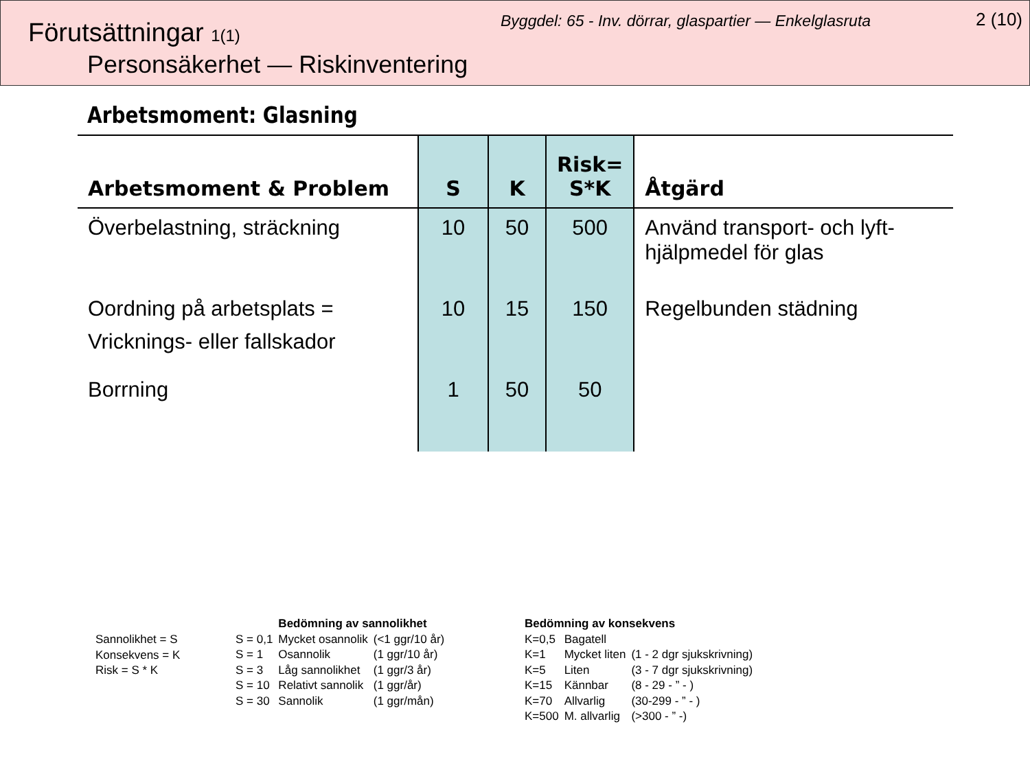Förutsättningar 1(1)
Byggdel: 65 - Inv. dörrar, glaspartier — Enkelglasruta
2 (10)
Personsäkerhet — Riskinventering
Arbetsmoment: Glasning
| Arbetsmoment & Problem | S | K | Risk= S*K | Åtgärd |
| --- | --- | --- | --- | --- |
| Överbelastning, sträckning | 10 | 50 | 500 | Använd transport- och lyft- hjälpmedel för glas |
| Oordning på arbetsplats = Vricknings- eller fallskador | 10 | 15 | 150 | Regelbunden städning |
| Borrning | 1 | 50 | 50 | |
Sannolikhet = S
Konsekvens = K
Risk = S * K
| | Bedömning av sannolikhet | |
| S = 0,1 | Mycket osannolik | (<1 ggr/10 år) |
| S = 1 | Osannolik | (1 ggr/10 år) |
| S = 3 | Låg sannolikhet | (1 ggr/3 år) |
| S = 10 | Relativt sannolik | (1 ggr/år) |
| S = 30 | Sannolik | (1 ggr/mån) |
| Bedömning av konsekvens | | |
| K=0,5 | Bagatell | |
| K=1 | Mycket liten | (1 - 2 dgr sjukskrivning) |
| K=5 | Liten | (3 - 7 dgr sjukskrivning) |
| K=15 | Kännbar | (8 - 29 - ” - ) |
| K=70 | Allvarlig | (30-299 - ” - ) |
| K=500 | M. allvarlig | (>300 - ” -) |